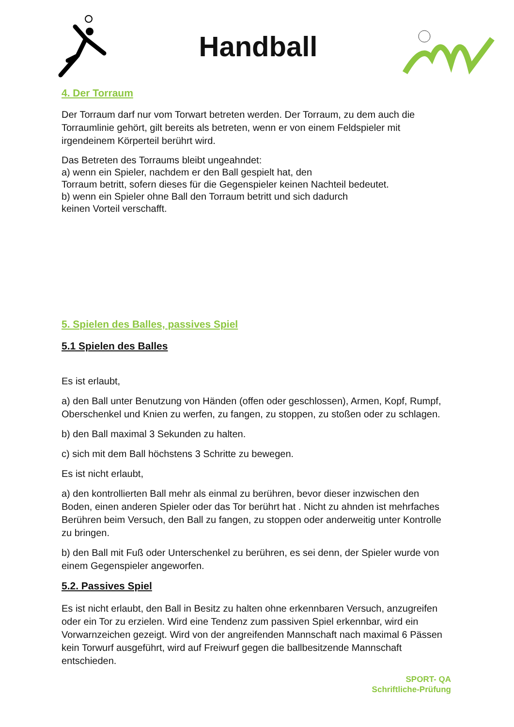Handball
4. Der Torraum
Der Torraum darf nur vom Torwart betreten werden. Der Torraum, zu dem auch die Torraumlinie gehört, gilt bereits als betreten, wenn er von einem Feldspieler mit irgendeinem Körperteil berührt wird.
Das Betreten des Torraums bleibt ungeahndet:
a) wenn ein Spieler, nachdem er den Ball gespielt hat, den
Torraum betritt, sofern dieses für die Gegenspieler keinen Nachteil bedeutet.
b) wenn ein Spieler ohne Ball den Torraum betritt und sich dadurch
keinen Vorteil verschafft.
5. Spielen des Balles, passives Spiel
5.1 Spielen des Balles
Es ist erlaubt,
a) den Ball unter Benutzung von Händen (offen oder geschlossen), Armen, Kopf, Rumpf, Oberschenkel und Knien zu werfen, zu fangen, zu stoppen, zu stoßen oder zu schlagen.
b) den Ball maximal 3 Sekunden zu halten.
c) sich mit dem Ball höchstens 3 Schritte zu bewegen.
Es ist nicht erlaubt,
a) den kontrollierten Ball mehr als einmal zu berühren, bevor dieser inzwischen den Boden, einen anderen Spieler oder das Tor berührt hat . Nicht zu ahnden ist mehrfaches Berühren beim Versuch, den Ball zu fangen, zu stoppen oder anderweitig unter Kontrolle zu bringen.
b) den Ball mit Fuß oder Unterschenkel zu berühren, es sei denn, der Spieler wurde von einem Gegenspieler angeworfen.
5.2. Passives Spiel
Es ist nicht erlaubt, den Ball in Besitz zu halten ohne erkennbaren Versuch, anzugreifen oder ein Tor zu erzielen. Wird eine Tendenz zum passiven Spiel erkennbar, wird ein Vorwarnzeichen gezeigt. Wird von der angreifenden Mannschaft nach maximal 6 Pässen kein Torwurf ausgeführt, wird auf Freiwurf gegen die ballbesitzende Mannschaft entschieden.
SPORT- QA
Schriftliche-Prüfung